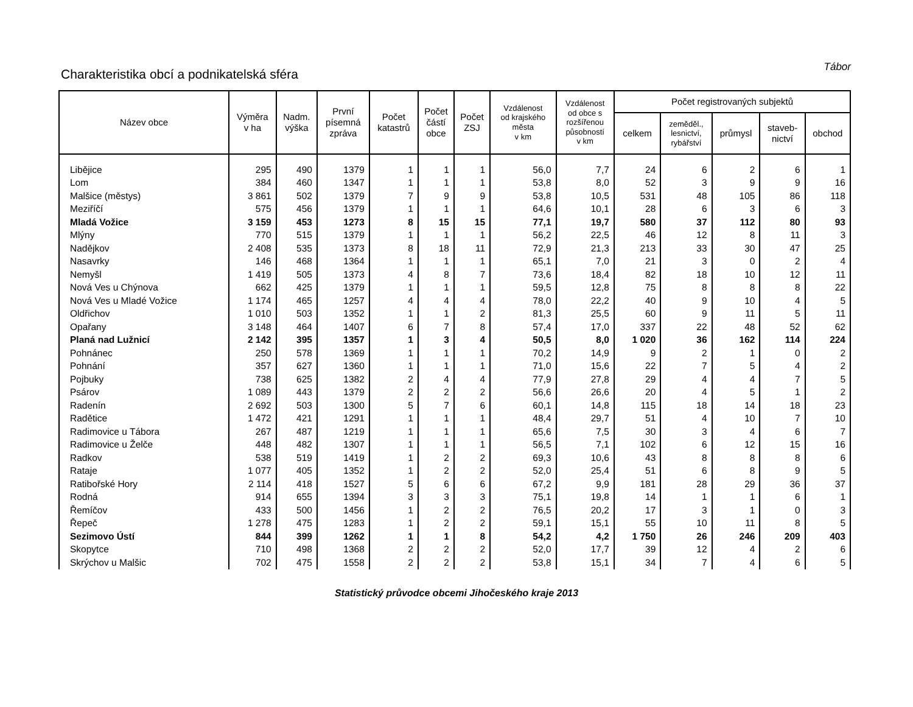Charakteristika obcí a podnikatelská sféra
Tábor
| Název obce | Výměra v ha | Nadm. výška | První písemná zpráva | Počet katastrů | Počet částí obce | Počet ZSJ | Vzdálenost od krajského města v km | Vzdálenost od obce s rozšířenou působností v km | Počet registrovaných subjektů | | | | |
| --- | --- | --- | --- | --- | --- | --- | --- | --- | --- | --- | --- | --- | --- |
| | | | | | | | | | celkem | zeměděl., lesnictví, rybářství | průmysl | staveb- nictví | obchod |
| Libějice | 295 | 490 | 1379 | 1 | 1 | 1 | 56,0 | 7,7 | 24 | 6 | 2 | 6 | 1 |
| Lom | 384 | 460 | 1347 | 1 | 1 | 1 | 53,8 | 8,0 | 52 | 3 | 9 | 9 | 16 |
| Malšice (městys) | 3 861 | 502 | 1379 | 7 | 9 | 9 | 53,8 | 10,5 | 531 | 48 | 105 | 86 | 118 |
| Meziříčí | 575 | 456 | 1379 | 1 | 1 | 1 | 64,6 | 10,1 | 28 | 6 | 3 | 6 | 3 |
| Mladá Vožice | 3 159 | 453 | 1273 | 8 | 15 | 15 | 77,1 | 19,7 | 580 | 37 | 112 | 80 | 93 |
| Mlýny | 770 | 515 | 1379 | 1 | 1 | 1 | 56,2 | 22,5 | 46 | 12 | 8 | 11 | 3 |
| Nadějkov | 2 408 | 535 | 1373 | 8 | 18 | 11 | 72,9 | 21,3 | 213 | 33 | 30 | 47 | 25 |
| Nasavrky | 146 | 468 | 1364 | 1 | 1 | 1 | 65,1 | 7,0 | 21 | 3 | 0 | 2 | 4 |
| Nemyšl | 1 419 | 505 | 1373 | 4 | 8 | 7 | 73,6 | 18,4 | 82 | 18 | 10 | 12 | 11 |
| Nová Ves u Chýnova | 662 | 425 | 1379 | 1 | 1 | 1 | 59,5 | 12,8 | 75 | 8 | 8 | 8 | 22 |
| Nová Ves u Mladé Vožice | 1 174 | 465 | 1257 | 4 | 4 | 4 | 78,0 | 22,2 | 40 | 9 | 10 | 4 | 5 |
| Oldřichov | 1 010 | 503 | 1352 | 1 | 1 | 2 | 81,3 | 25,5 | 60 | 9 | 11 | 5 | 11 |
| Opařany | 3 148 | 464 | 1407 | 6 | 7 | 8 | 57,4 | 17,0 | 337 | 22 | 48 | 52 | 62 |
| Planá nad Lužnicí | 2 142 | 395 | 1357 | 1 | 3 | 4 | 50,5 | 8,0 | 1 020 | 36 | 162 | 114 | 224 |
| Pohnánec | 250 | 578 | 1369 | 1 | 1 | 1 | 70,2 | 14,9 | 9 | 2 | 1 | 0 | 2 |
| Pohnání | 357 | 627 | 1360 | 1 | 1 | 1 | 71,0 | 15,6 | 22 | 7 | 5 | 4 | 2 |
| Pojbuky | 738 | 625 | 1382 | 2 | 4 | 4 | 77,9 | 27,8 | 29 | 4 | 4 | 7 | 5 |
| Psárov | 1 089 | 443 | 1379 | 2 | 2 | 2 | 56,6 | 26,6 | 20 | 4 | 5 | 1 | 2 |
| Radenín | 2 692 | 503 | 1300 | 5 | 7 | 6 | 60,1 | 14,8 | 115 | 18 | 14 | 18 | 23 |
| Radětice | 1 472 | 421 | 1291 | 1 | 1 | 1 | 48,4 | 29,7 | 51 | 4 | 10 | 7 | 10 |
| Radimovice u Tábora | 267 | 487 | 1219 | 1 | 1 | 1 | 65,6 | 7,5 | 30 | 3 | 4 | 6 | 7 |
| Radimovice u Želče | 448 | 482 | 1307 | 1 | 1 | 1 | 56,5 | 7,1 | 102 | 6 | 12 | 15 | 16 |
| Radkov | 538 | 519 | 1419 | 1 | 2 | 2 | 69,3 | 10,6 | 43 | 8 | 8 | 8 | 6 |
| Rataje | 1 077 | 405 | 1352 | 1 | 2 | 2 | 52,0 | 25,4 | 51 | 6 | 8 | 9 | 5 |
| Ratibořské Hory | 2 114 | 418 | 1527 | 5 | 6 | 6 | 67,2 | 9,9 | 181 | 28 | 29 | 36 | 37 |
| Rodná | 914 | 655 | 1394 | 3 | 3 | 3 | 75,1 | 19,8 | 14 | 1 | 1 | 6 | 1 |
| Řemíčov | 433 | 500 | 1456 | 1 | 2 | 2 | 76,5 | 20,2 | 17 | 3 | 1 | 0 | 3 |
| Řepeč | 1 278 | 475 | 1283 | 1 | 2 | 2 | 59,1 | 15,1 | 55 | 10 | 11 | 8 | 5 |
| Sezimovo Ústí | 844 | 399 | 1262 | 1 | 1 | 8 | 54,2 | 4,2 | 1 750 | 26 | 246 | 209 | 403 |
| Skopytce | 710 | 498 | 1368 | 2 | 2 | 2 | 52,0 | 17,7 | 39 | 12 | 4 | 2 | 6 |
| Skrýchov u Malšic | 702 | 475 | 1558 | 2 | 2 | 2 | 53,8 | 15,1 | 34 | 7 | 4 | 6 | 5 |
Statistický průvodce obcemi Jihočeského kraje 2013